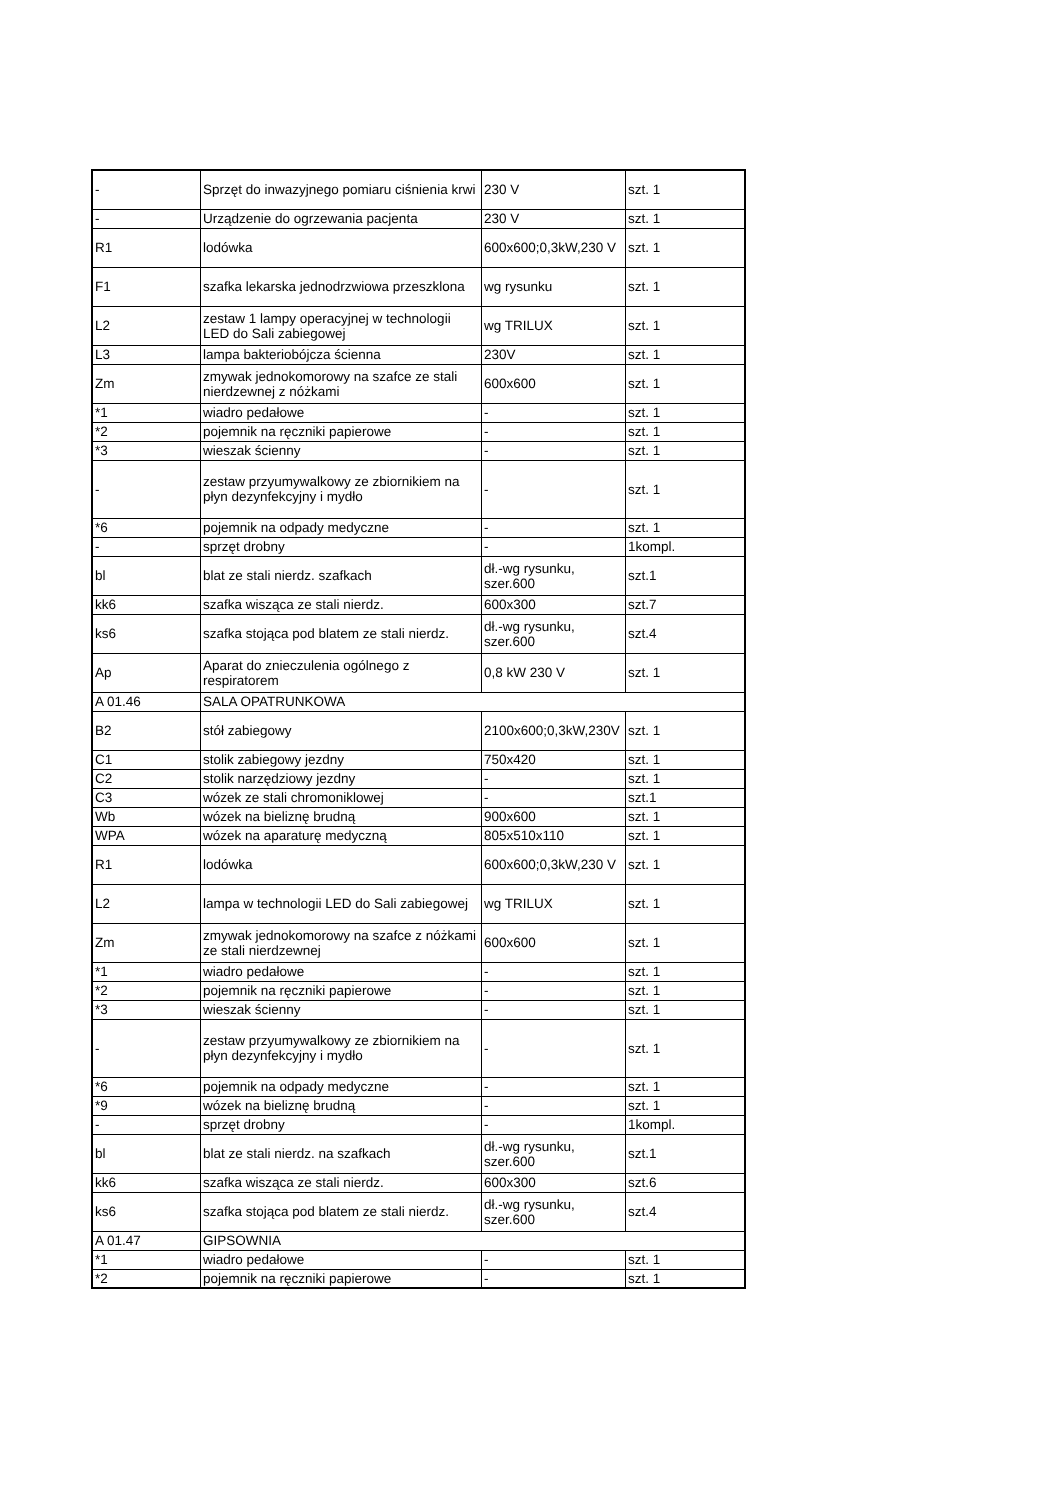| - | Sprzęt do inwazyjnego pomiaru ciśnienia krwi | 230 V | szt. 1 |
| - | Urządzenie do ogrzewania pacjenta | 230 V | szt. 1 |
| R1 | lodówka | 600x600;0,3kW,230 V | szt. 1 |
| F1 | szafka lekarska jednodrzwiowa przeszklona | wg rysunku | szt. 1 |
| L2 | zestaw 1 lampy operacyjnej w technologii LED do Sali zabiegowej | wg TRILUX | szt. 1 |
| L3 | lampa bakteriobójcza ścienna | 230V | szt. 1 |
| Zm | zmywak jednokomorowy na szafce ze stali nierdzewnej z nóżkami | 600x600 | szt. 1 |
| *1 | wiadro pedałowe | - | szt. 1 |
| *2 | pojemnik na ręczniki papierowe | - | szt. 1 |
| *3 | wieszak ścienny | - | szt. 1 |
| - | zestaw przyumywalkowy ze zbiornikiem na płyn dezynfekcyjny i mydło | - | szt. 1 |
| *6 | pojemnik na odpady medyczne | - | szt. 1 |
| - | sprzęt drobny | - | 1kompl. |
| bl | blat ze stali nierdz. szafkach | dł.-wg rysunku, szer.600 | szt.1 |
| kk6 | szafka wisząca ze stali nierdz. | 600x300 | szt.7 |
| ks6 | szafka stojąca pod blatem ze stali nierdz. | dł.-wg rysunku, szer.600 | szt.4 |
| Ap | Aparat do znieczulenia ogólnego z respiratorem | 0,8 kW 230 V | szt. 1 |
| A 01.46 | SALA OPATRUNKOWA | | |
| B2 | stół zabiegowy | 2100x600;0,3kW,230V | szt. 1 |
| C1 | stolik zabiegowy jezdny | 750x420 | szt. 1 |
| C2 | stolik narzędziowy jezdny | - | szt. 1 |
| C3 | wózek ze stali chromoniklowej | - | szt.1 |
| Wb | wózek na bieliznę brudną | 900x600 | szt. 1 |
| WPA | wózek na aparaturę medyczną | 805x510x110 | szt. 1 |
| R1 | lodówka | 600x600;0,3kW,230 V | szt. 1 |
| L2 | lampa w technologii LED do Sali zabiegowej | wg TRILUX | szt. 1 |
| Zm | zmywak jednokomorowy na szafce z nóżkami ze stali nierdzewnej | 600x600 | szt. 1 |
| *1 | wiadro pedałowe | - | szt. 1 |
| *2 | pojemnik na ręczniki papierowe | - | szt. 1 |
| *3 | wieszak ścienny | - | szt. 1 |
| - | zestaw przyumywalkowy ze zbiornikiem na płyn dezynfekcyjny i mydło | - | szt. 1 |
| *6 | pojemnik na odpady medyczne | - | szt. 1 |
| *9 | wózek na bieliznę brudną | - | szt. 1 |
| - | sprzęt drobny | - | 1kompl. |
| bl | blat ze stali nierdz. na szafkach | dł.-wg rysunku, szer.600 | szt.1 |
| kk6 | szafka wisząca ze stali nierdz. | 600x300 | szt.6 |
| ks6 | szafka stojąca pod blatem ze stali nierdz. | dł.-wg rysunku, szer.600 | szt.4 |
| A 01.47 | GIPSOWNIA | | |
| *1 | wiadro pedałowe | - | szt. 1 |
| *2 | pojemnik na ręczniki papierowe | - | szt. 1 |